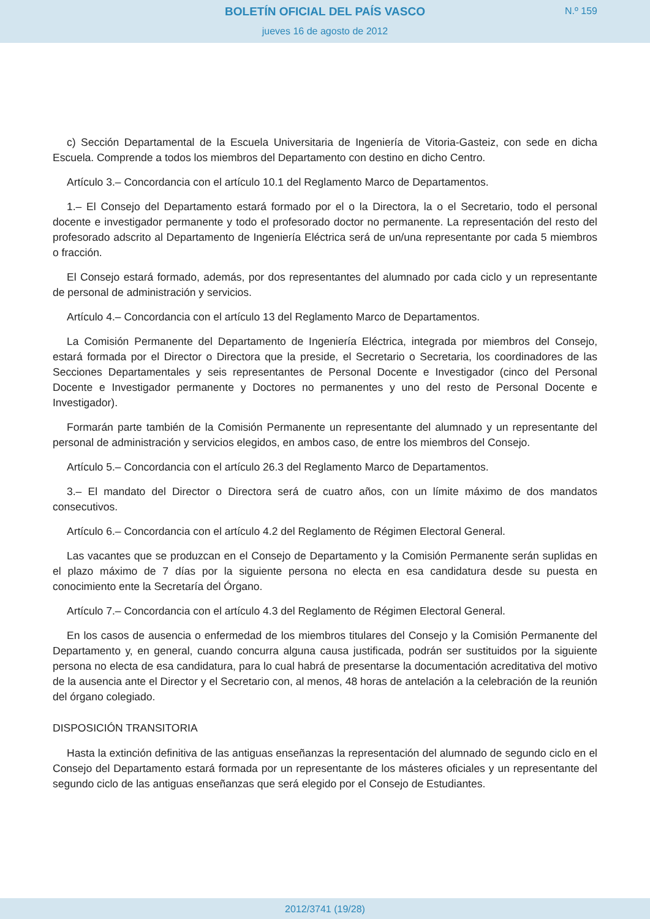BOLETÍN OFICIAL DEL PAÍS VASCO
jueves 16 de agosto de 2012
N.º 159
c) Sección Departamental de la Escuela Universitaria de Ingeniería de Vitoria-Gasteiz, con sede en dicha Escuela. Comprende a todos los miembros del Departamento con destino en dicho Centro.
Artículo 3.– Concordancia con el artículo 10.1 del Reglamento Marco de Departamentos.
1.– El Consejo del Departamento estará formado por el o la Directora, la o el Secretario, todo el personal docente e investigador permanente y todo el profesorado doctor no permanente. La representación del resto del profesorado adscrito al Departamento de Ingeniería Eléctrica será de un/una representante por cada 5 miembros o fracción.
El Consejo estará formado, además, por dos representantes del alumnado por cada ciclo y un representante de personal de administración y servicios.
Artículo 4.– Concordancia con el artículo 13 del Reglamento Marco de Departamentos.
La Comisión Permanente del Departamento de Ingeniería Eléctrica, integrada por miembros del Consejo, estará formada por el Director o Directora que la preside, el Secretario o Secretaria, los coordinadores de las Secciones Departamentales y seis representantes de Personal Docente e Investigador (cinco del Personal Docente e Investigador permanente y Doctores no permanentes y uno del resto de Personal Docente e Investigador).
Formarán parte también de la Comisión Permanente un representante del alumnado y un representante del personal de administración y servicios elegidos, en ambos caso, de entre los miembros del Consejo.
Artículo 5.– Concordancia con el artículo 26.3 del Reglamento Marco de Departamentos.
3.– El mandato del Director o Directora será de cuatro años, con un límite máximo de dos mandatos consecutivos.
Artículo 6.– Concordancia con el artículo 4.2 del Reglamento de Régimen Electoral General.
Las vacantes que se produzcan en el Consejo de Departamento y la Comisión Permanente serán suplidas en el plazo máximo de 7 días por la siguiente persona no electa en esa candidatura desde su puesta en conocimiento ente la Secretaría del Órgano.
Artículo 7.– Concordancia con el artículo 4.3 del Reglamento de Régimen Electoral General.
En los casos de ausencia o enfermedad de los miembros titulares del Consejo y la Comisión Permanente del Departamento y, en general, cuando concurra alguna causa justificada, podrán ser sustituidos por la siguiente persona no electa de esa candidatura, para lo cual habrá de presentarse la documentación acreditativa del motivo de la ausencia ante el Director y el Secretario con, al menos, 48 horas de antelación a la celebración de la reunión del órgano colegiado.
DISPOSICIÓN TRANSITORIA
Hasta la extinción definitiva de las antiguas enseñanzas la representación del alumnado de segundo ciclo en el Consejo del Departamento estará formada por un representante de los másteres oficiales y un representante del segundo ciclo de las antiguas enseñanzas que será elegido por el Consejo de Estudiantes.
2012/3741 (19/28)